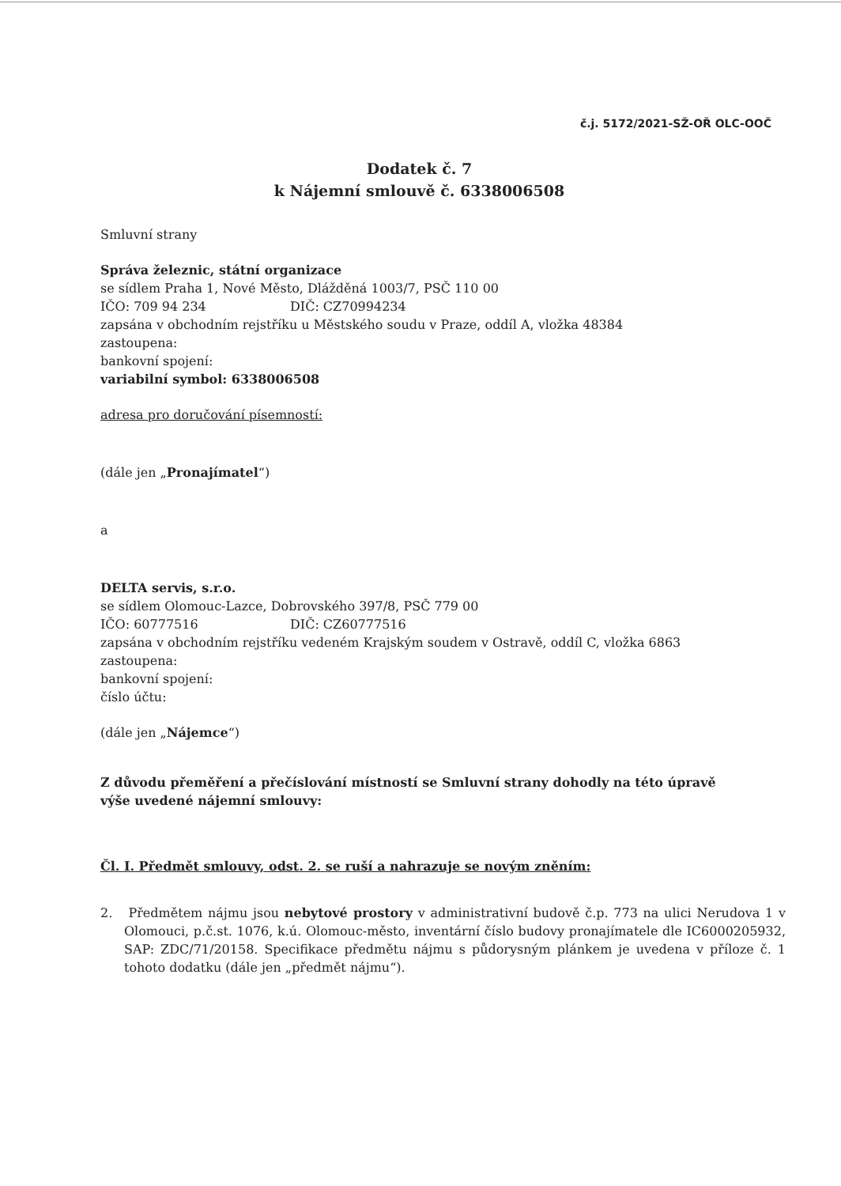č.j. 5172/2021-SŽ-OŘ OLC-OOČ
Dodatek č. 7
k Nájemní smlouvě č. 6338006508
Smluvní strany
Správa železnic, státní organizace
se sídlem Praha 1, Nové Město, Dlážděná 1003/7, PSČ 110 00
IČO: 709 94 234 DIČ: CZ70994234
zapsána v obchodním rejstříku u Městského soudu v Praze, oddíl A, vložka 48384
zastoupena:
bankovní spojení:
variabilní symbol: 6338006508
adresa pro doručování písemností:
(dále jen „Pronajímatel“)
a
DELTA servis, s.r.o.
se sídlem Olomouc-Lazce, Dobrovského 397/8, PSČ 779 00
IČO: 60777516 DIČ: CZ60777516
zapsána v obchodním rejstříku vedeném Krajským soudem v Ostravě, oddíl C, vložka 6863
zastoupena:
bankovní spojení:
číslo účtu:
(dále jen „Nájemce“)
Z důvodu přeměření a přečíslování místností se Smluvní strany dohodly na této úpravě výše uvedené nájemní smlouvy:
Čl. I. Předmět smlouvy, odst. 2. se ruší a nahrazuje se novým zněním:
2. Předmětem nájmu jsou nebytové prostory v administrativní budově č.p. 773 na ulici Nerudova 1 v Olomouci, p.č.st. 1076, k.ú. Olomouc-město, inventární číslo budovy pronajímatele dle IC6000205932, SAP: ZDC/71/20158. Specifikace předmětu nájmu s půdorysným plánkem je uvedena v příloze č. 1 tohoto dodatku (dále jen „předmět nájmu“).